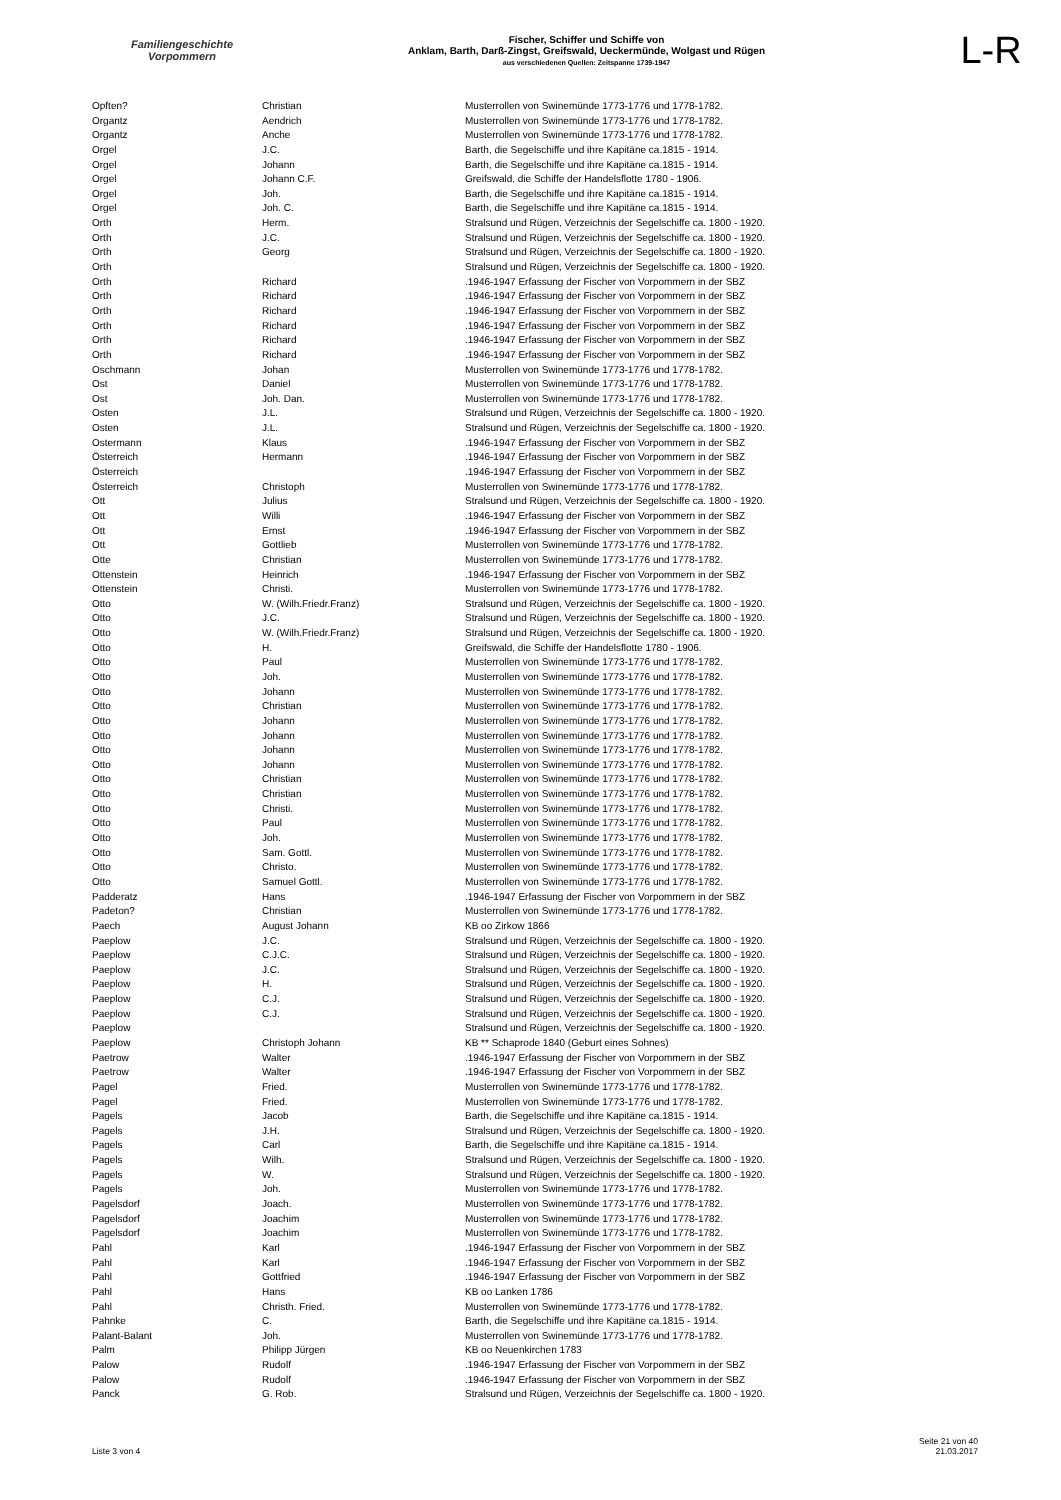Familiengeschichte
Vorpommern
Fischer, Schiffer und Schiffe von
Anklam, Barth, Darß-Zingst, Greifswald, Ueckermünde, Wolgast und Rügen
aus verschiedenen Quellen: Zeitspanne 1739-1947
L-R
| Opften? | Christian | Musterrollen von Swinemünde 1773-1776 und 1778-1782. |
| Organtz | Aendrich | Musterrollen von Swinemünde 1773-1776 und 1778-1782. |
| Organtz | Anche | Musterrollen von Swinemünde 1773-1776 und 1778-1782. |
| Orgel | J.C. | Barth, die Segelschiffe und ihre Kapitäne ca.1815 - 1914. |
| Orgel | Johann | Barth, die Segelschiffe und ihre Kapitäne ca.1815 - 1914. |
| Orgel | Johann C.F. | Greifswald, die Schiffe der Handelsflotte 1780 - 1906. |
| Orgel | Joh. | Barth, die Segelschiffe und ihre Kapitäne ca.1815 - 1914. |
| Orgel | Joh. C. | Barth, die Segelschiffe und ihre Kapitäne ca.1815 - 1914. |
| Orth | Herm. | Stralsund und Rügen, Verzeichnis der Segelschiffe ca. 1800 - 1920. |
| Orth | J.C. | Stralsund und Rügen, Verzeichnis der Segelschiffe ca. 1800 - 1920. |
| Orth | Georg | Stralsund und Rügen, Verzeichnis der Segelschiffe ca. 1800 - 1920. |
| Orth | | Stralsund und Rügen, Verzeichnis der Segelschiffe ca. 1800 - 1920. |
| Orth | Richard | .1946-1947 Erfassung der Fischer von Vorpommern in der SBZ |
| Orth | Richard | .1946-1947 Erfassung der Fischer von Vorpommern in der SBZ |
| Orth | Richard | .1946-1947 Erfassung der Fischer von Vorpommern in der SBZ |
| Orth | Richard | .1946-1947 Erfassung der Fischer von Vorpommern in der SBZ |
| Orth | Richard | .1946-1947 Erfassung der Fischer von Vorpommern in der SBZ |
| Orth | Richard | .1946-1947 Erfassung der Fischer von Vorpommern in der SBZ |
| Oschmann | Johan | Musterrollen von Swinemünde 1773-1776 und 1778-1782. |
| Ost | Daniel | Musterrollen von Swinemünde 1773-1776 und 1778-1782. |
| Ost | Joh. Dan. | Musterrollen von Swinemünde 1773-1776 und 1778-1782. |
| Osten | J.L. | Stralsund und Rügen, Verzeichnis der Segelschiffe ca. 1800 - 1920. |
| Osten | J.L. | Stralsund und Rügen, Verzeichnis der Segelschiffe ca. 1800 - 1920. |
| Ostermann | Klaus | .1946-1947 Erfassung der Fischer von Vorpommern in der SBZ |
| Österreich | Hermann | .1946-1947 Erfassung der Fischer von Vorpommern in der SBZ |
| Österreich | | .1946-1947 Erfassung der Fischer von Vorpommern in der SBZ |
| Österreich | Christoph | Musterrollen von Swinemünde 1773-1776 und 1778-1782. |
| Ott | Julius | Stralsund und Rügen, Verzeichnis der Segelschiffe ca. 1800 - 1920. |
| Ott | Willi | .1946-1947 Erfassung der Fischer von Vorpommern in der SBZ |
| Ott | Ernst | .1946-1947 Erfassung der Fischer von Vorpommern in der SBZ |
| Ott | Gottlieb | Musterrollen von Swinemünde 1773-1776 und 1778-1782. |
| Otte | Christian | Musterrollen von Swinemünde 1773-1776 und 1778-1782. |
| Ottenstein | Heinrich | .1946-1947 Erfassung der Fischer von Vorpommern in der SBZ |
| Ottenstein | Christi. | Musterrollen von Swinemünde 1773-1776 und 1778-1782. |
| Otto | W. (Wilh.Friedr.Franz) | Stralsund und Rügen, Verzeichnis der Segelschiffe ca. 1800 - 1920. |
| Otto | J.C. | Stralsund und Rügen, Verzeichnis der Segelschiffe ca. 1800 - 1920. |
| Otto | W. (Wilh.Friedr.Franz) | Stralsund und Rügen, Verzeichnis der Segelschiffe ca. 1800 - 1920. |
| Otto | H. | Greifswald, die Schiffe der Handelsflotte 1780 - 1906. |
| Otto | Paul | Musterrollen von Swinemünde 1773-1776 und 1778-1782. |
| Otto | Joh. | Musterrollen von Swinemünde 1773-1776 und 1778-1782. |
| Otto | Johann | Musterrollen von Swinemünde 1773-1776 und 1778-1782. |
| Otto | Christian | Musterrollen von Swinemünde 1773-1776 und 1778-1782. |
| Otto | Johann | Musterrollen von Swinemünde 1773-1776 und 1778-1782. |
| Otto | Johann | Musterrollen von Swinemünde 1773-1776 und 1778-1782. |
| Otto | Johann | Musterrollen von Swinemünde 1773-1776 und 1778-1782. |
| Otto | Johann | Musterrollen von Swinemünde 1773-1776 und 1778-1782. |
| Otto | Christian | Musterrollen von Swinemünde 1773-1776 und 1778-1782. |
| Otto | Christian | Musterrollen von Swinemünde 1773-1776 und 1778-1782. |
| Otto | Christi. | Musterrollen von Swinemünde 1773-1776 und 1778-1782. |
| Otto | Paul | Musterrollen von Swinemünde 1773-1776 und 1778-1782. |
| Otto | Joh. | Musterrollen von Swinemünde 1773-1776 und 1778-1782. |
| Otto | Sam. Gottl. | Musterrollen von Swinemünde 1773-1776 und 1778-1782. |
| Otto | Christo. | Musterrollen von Swinemünde 1773-1776 und 1778-1782. |
| Otto | Samuel Gottl. | Musterrollen von Swinemünde 1773-1776 und 1778-1782. |
| Padderatz | Hans | .1946-1947 Erfassung der Fischer von Vorpommern in der SBZ |
| Padeton? | Christian | Musterrollen von Swinemünde 1773-1776 und 1778-1782. |
| Paech | August Johann | KB oo Zirkow 1866 |
| Paeplow | J.C. | Stralsund und Rügen, Verzeichnis der Segelschiffe ca. 1800 - 1920. |
| Paeplow | C.J.C. | Stralsund und Rügen, Verzeichnis der Segelschiffe ca. 1800 - 1920. |
| Paeplow | J.C. | Stralsund und Rügen, Verzeichnis der Segelschiffe ca. 1800 - 1920. |
| Paeplow | H. | Stralsund und Rügen, Verzeichnis der Segelschiffe ca. 1800 - 1920. |
| Paeplow | C.J. | Stralsund und Rügen, Verzeichnis der Segelschiffe ca. 1800 - 1920. |
| Paeplow | C.J. | Stralsund und Rügen, Verzeichnis der Segelschiffe ca. 1800 - 1920. |
| Paeplow | | Stralsund und Rügen, Verzeichnis der Segelschiffe ca. 1800 - 1920. |
| Paeplow | Christoph Johann | KB ** Schaprode 1840 (Geburt eines Sohnes) |
| Paetrow | Walter | .1946-1947 Erfassung der Fischer von Vorpommern in der SBZ |
| Paetrow | Walter | .1946-1947 Erfassung der Fischer von Vorpommern in der SBZ |
| Pagel | Fried. | Musterrollen von Swinemünde 1773-1776 und 1778-1782. |
| Pagel | Fried. | Musterrollen von Swinemünde 1773-1776 und 1778-1782. |
| Pagels | Jacob | Barth, die Segelschiffe und ihre Kapitäne ca.1815 - 1914. |
| Pagels | J.H. | Stralsund und Rügen, Verzeichnis der Segelschiffe ca. 1800 - 1920. |
| Pagels | Carl | Barth, die Segelschiffe und ihre Kapitäne ca.1815 - 1914. |
| Pagels | Wilh. | Stralsund und Rügen, Verzeichnis der Segelschiffe ca. 1800 - 1920. |
| Pagels | W. | Stralsund und Rügen, Verzeichnis der Segelschiffe ca. 1800 - 1920. |
| Pagels | Joh. | Musterrollen von Swinemünde 1773-1776 und 1778-1782. |
| Pagelsdorf | Joach. | Musterrollen von Swinemünde 1773-1776 und 1778-1782. |
| Pagelsdorf | Joachim | Musterrollen von Swinemünde 1773-1776 und 1778-1782. |
| Pagelsdorf | Joachim | Musterrollen von Swinemünde 1773-1776 und 1778-1782. |
| Pahl | Karl | .1946-1947 Erfassung der Fischer von Vorpommern in der SBZ |
| Pahl | Karl | .1946-1947 Erfassung der Fischer von Vorpommern in der SBZ |
| Pahl | Gottfried | .1946-1947 Erfassung der Fischer von Vorpommern in der SBZ |
| Pahl | Hans | KB oo Lanken 1786 |
| Pahl | Christh. Fried. | Musterrollen von Swinemünde 1773-1776 und 1778-1782. |
| Pahnke | C. | Barth, die Segelschiffe und ihre Kapitäne ca.1815 - 1914. |
| Palant-Balant | Joh. | Musterrollen von Swinemünde 1773-1776 und 1778-1782. |
| Palm | Philipp Jürgen | KB oo Neuenkirchen 1783 |
| Palow | Rudolf | .1946-1947 Erfassung der Fischer von Vorpommern in der SBZ |
| Palow | Rudolf | .1946-1947 Erfassung der Fischer von Vorpommern in der SBZ |
| Panck | G. Rob. | Stralsund und Rügen, Verzeichnis der Segelschiffe ca. 1800 - 1920. |
Liste 3 von 4
Seite 21 von 40
21.03.2017